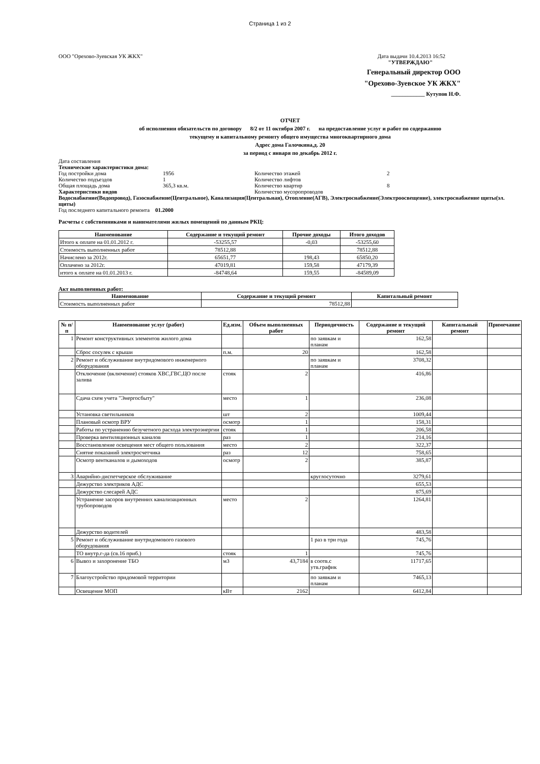Страница 1 из 2
ООО "Орехово-Зуевская УК ЖКХ" Дата выдачи 10.4.2013 16:52
"УТВЕРЖДАЮ"
Генеральный директор ООО
"Орехово-Зуевское УК ЖКХ"
____________ Кутупов Н.Ф.
ОТЧЕТ
об исполнении обязательств по договору 8/2 от 11 октября 2007 г. на предоставление услуг и работ по содержанию
текущему и капитальному ремонту общего имущества многоквартирного дома
Адрес дома Галочкина,д. 20
за период с января по декабрь 2012 г.
Дата составления
Технические характеристики дома:
Год постройки дома 1956 Количество этажей 2 Количество подъездов 1 Количество лифтов Общая площадь дома 365,3 кв.м. Количество квартир 8 Характеристики видов Количество мусоропроводов
Водоснабжение(Водопровод), Газоснабжение(Центральное), Канализация(Центральная), Отопление(АГВ), Электроснабжение(Электроосвещение), электроснабжение щиты(эл. щиты)
Год последнего капитального ремонта 01.2000
Расчеты с собственниками и нанимателями жилых помещений по данным РКЦ:
| Наименование | Содержание и текущий ремонт | Прочие доходы | Итого доходов |
| --- | --- | --- | --- |
| Итого к оплате на 01.01.2012 г. | -53255,57 | -0,03 | -53255,60 |
| Стоимость выполненных работ | 78512,88 | | 78512,88 |
| Начислено за 2012г. | 65651,77 | 198,43 | 65850,20 |
| Оплачено за 2012г. | 47019,81 | 159,58 | 47179,39 |
| итого к оплате на 01.01.2013 г. | -84748,64 | 159,55 | -84589,09 |
Акт выполненных работ:
| Наименование | Содержание и текущий ремонт | Капитальный ремонт |
| --- | --- | --- |
| Стоимость выполненных работ | 78512,88 | |
| № п/п | Наименование услуг (работ) | Ед.изм. | Объем выполненных работ | Периодичность | Содержание и текущий ремонт | Капитальный ремонт | Примечание |
| --- | --- | --- | --- | --- | --- | --- | --- |
| 1 | Ремонт конструктивных элементов жилого дома | | | по заявкам и планам | 162,58 | | |
| | Сброс сосулек с крыши | п.м. | 20 | | 162,58 | | |
| 2 | Ремонт и обслуживание внутридомового инженерного оборудования | | | по заявкам и планам | 3708,32 | | |
| | Отключение (включение) стояков ХВС,ГВС,ЦО после залива | стояк | 2 | | 416,86 | | |
| | Сдача схем учета "Энергосбыту" | место | 1 | | 236,08 | | |
| | Установка светильников | шт | 2 | | 1009,44 | | |
| | Плановый осмотр ВРУ | осмотр | 1 | | 158,31 | | |
| | Работы по устранению безучетного расхода электроэнергии | стояк | 1 | | 206,58 | | |
| | Проверка вентиляционных каналов | раз | 1 | | 214,16 | | |
| | Восстановление освещения мест общего пользования | место | 2 | | 322,37 | | |
| | Снятие показаний электросчетчика | раз | 12 | | 758,65 | | |
| | Осмотр вентканалов и дымоходов | осмотр | 2 | | 385,87 | | |
| 3 | Аварийно-диспетчерское обслуживание | | | круглосуточно | 3279,61 | | |
| | Дежурство электриков АДС | | | | 655,53 | | |
| | Дежурство слесарей АДС | | | | 875,69 | | |
| | Устранение засоров внутренних канализационных трубопроводов | место | 2 | | 1264,81 | | |
| | Дежурство водителей | | | | 483,58 | | |
| 5 | Ремонт и обслуживание внутридомового газового оборудования | | | 1 раз в три года | 745,76 | | |
| | ТО внутр.г-да (св.16 приб.) | стояк | 1 | | 745,76 | | |
| 6 | Вывоз и захоронение ТБО | м3 | 43,7184 | в соотв.с утв.график | 11717,65 | | |
| 7 | Благоустройство придомовой территории | | | по заявкам и планам | 7465,13 | | |
| | Освещение МОП | кВт | 2162 | | 6412,84 | | |